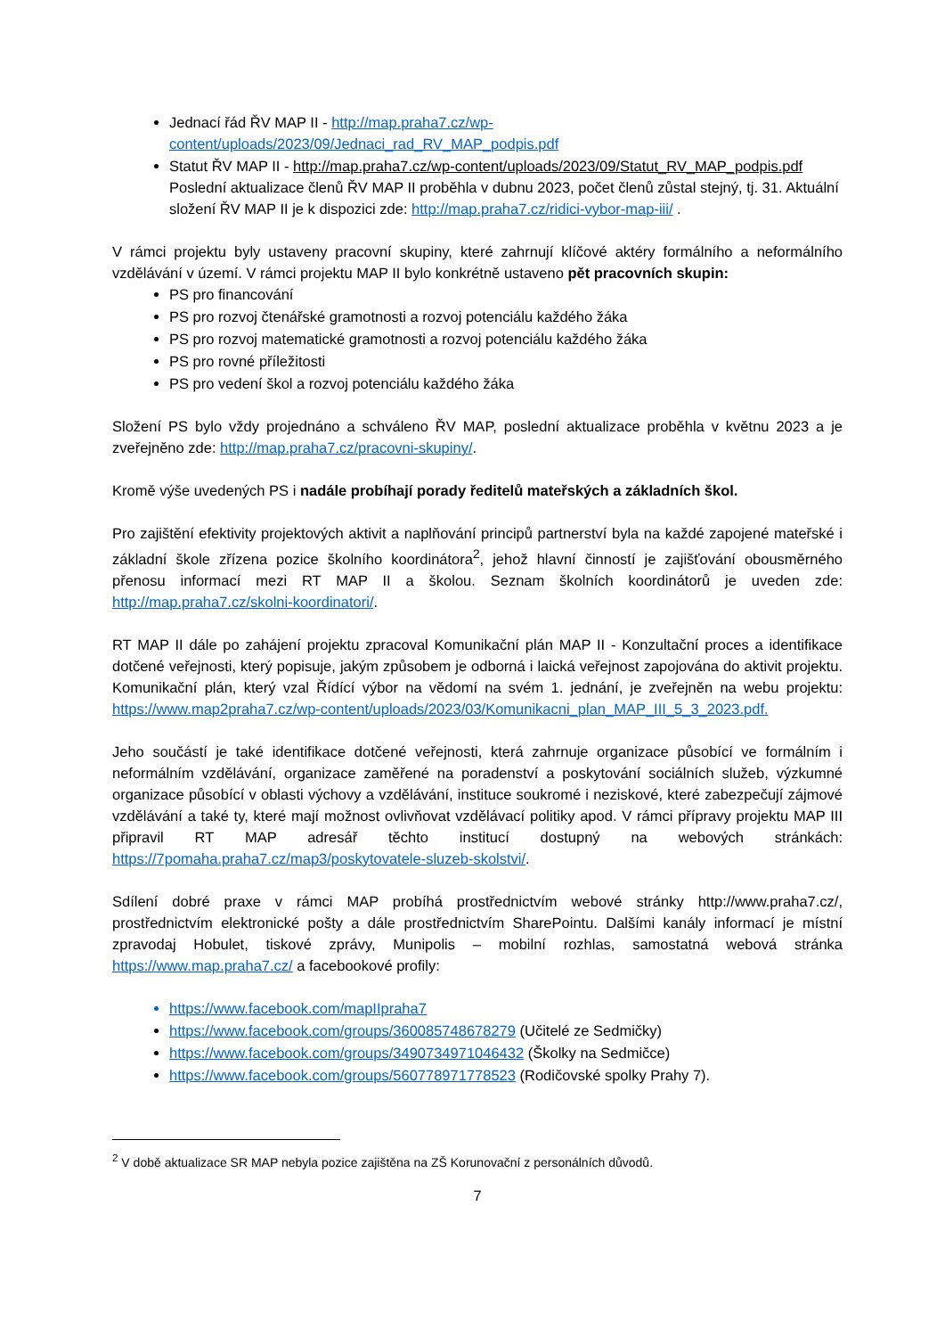Jednací řád ŘV MAP II - http://map.praha7.cz/wp-content/uploads/2023/09/Jednaci_rad_RV_MAP_podpis.pdf
Statut ŘV MAP II - http://map.praha7.cz/wp-content/uploads/2023/09/Statut_RV_MAP_podpis.pdf
Poslední aktualizace členů ŘV MAP II proběhla v dubnu 2023, počet členů zůstal stejný, tj. 31. Aktuální složení ŘV MAP II je k dispozici zde: http://map.praha7.cz/ridici-vybor-map-iii/ .
V rámci projektu byly ustaveny pracovní skupiny, které zahrnují klíčové aktéry formálního a neformálního vzdělávání v území. V rámci projektu MAP II bylo konkrétně ustaveno pět pracovních skupin:
PS pro financování
PS pro rozvoj čtenářské gramotnosti a rozvoj potenciálu každého žáka
PS pro rozvoj matematické gramotnosti a rozvoj potenciálu každého žáka
PS pro rovné příležitosti
PS pro vedení škol a rozvoj potenciálu každého žáka
Složení PS bylo vždy projednáno a schváleno ŘV MAP, poslední aktualizace proběhla v květnu 2023 a je zveřejněno zde: http://map.praha7.cz/pracovni-skupiny/.
Kromě výše uvedených PS i nadále probíhají porady ředitelů mateřských a základních škol.
Pro zajištění efektivity projektových aktivit a naplňování principů partnerství byla na každé zapojené mateřské i základní škole zřízena pozice školního koordinátora<sup>2</sup>, jehož hlavní činností je zajišťování obousměrného přenosu informací mezi RT MAP II a školou. Seznam školních koordinátorů je uveden zde: http://map.praha7.cz/skolni-koordinatori/.
RT MAP II dále po zahájení projektu zpracoval Komunikační plán MAP II - Konzultační proces a identifikace dotčené veřejnosti, který popisuje, jakým způsobem je odborná i laická veřejnost zapojována do aktivit projektu. Komunikační plán, který vzal Řídící výbor na vědomí na svém 1. jednání, je zveřejněn na webu projektu: https://www.map2praha7.cz/wp-content/uploads/2023/03/Komunikacni_plan_MAP_III_5_3_2023.pdf.
Jeho součástí je také identifikace dotčené veřejnosti, která zahrnuje organizace působící ve formálním i neformálním vzdělávání, organizace zaměřené na poradenství a poskytování sociálních služeb, výzkumné organizace působící v oblasti výchovy a vzdělávání, instituce soukromé i neziskové, které zabezpečují zájmové vzdělávání a také ty, které mají možnost ovlivňovat vzdělávací politiky apod. V rámci přípravy projektu MAP III připravil RT MAP adresář těchto institucí dostupný na webových stránkách: https://7pomaha.praha7.cz/map3/poskytovatele-sluzeb-skolstvi/.
Sdílení dobré praxe v rámci MAP probíhá prostřednictvím webové stránky http://www.praha7.cz/, prostřednictvím elektronické pošty a dále prostřednictvím SharePointu. Dalšími kanály informací je místní zpravodaj Hobulet, tiskové zprávy, Munipolis – mobilní rozhlas, samostatná webová stránka https://www.map.praha7.cz/ a facebookové profily:
https://www.facebook.com/mapIIpraha7
https://www.facebook.com/groups/360085748678279 (Učitelé ze Sedmičky)
https://www.facebook.com/groups/3490734971046432 (Školky na Sedmičce)
https://www.facebook.com/groups/560778971778523 (Rodičovské spolky Prahy 7).
<sup>2</sup> V době aktualizace SR MAP nebyla pozice zajištěna na ZŠ Korunovační z personálních důvodů.
7